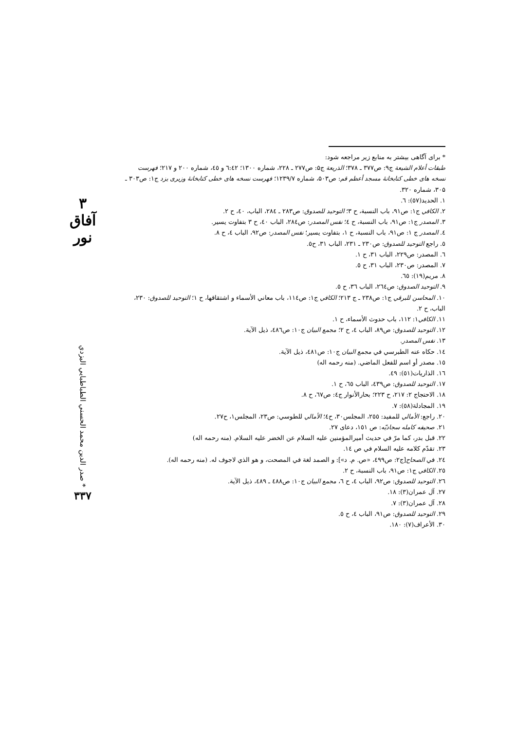۳ آفاق نور
صدر الدين محمد الحسني الطباطبايي اليزدي *
۳۳۷
* برای آگاهی بیشتر به منابع زیر مراجعه شود:
طبقات أعلام الشيعة ج۹: ص۳۷۷ ـ ۳۷۸؛ الذريعة ج۵: ص۲۷۷ ـ ۲۲۸، شماره ۱۳۰۰؛ ٦:٤٢ و ٤٥، شماره ۲۰۰ و ۲۱۷؛ فهرست نسخه های خطی کتابخانهٔ مسجد أعظم قم: ص۵۰۳، شماره ۱۲۳۹/۷؛ فهرست نسخه های خطی کتابخانهٔ وزیری یزد ج۱: ص۳۰۳ ـ ۳۰۵، شماره ۳۲۰.
۱. الحديد(٥٧): ٦.
۲. الكافي ج۱: ص۹۱، باب النسبة، ح ۳؛ التوحيد للصدوق: ص۲۸۳ ـ ۲۸٤، الباب، ٤٠، ح ۲.
۳. المصدر ج۱: ص۹۱، باب النسبة، ح ٤؛ نفس المصدر: ص۲۸٤، الباب ٤٠، ح ۳ بتفاوت يسير.
٤. المصدر ج ۱: ص۹۱، باب النسبة، ح ۱، بتفاوت يسير؛ نفس المصدر: ص۹۲، الباب ٤، ح ۸.
٥. راجع التوحيد للصدوق: ص۲۳۰ ـ ۲۳۱، الباب ۳۱، ح٥.
٦. المصدر: ص۲۲۹، الباب ۳۱، ح ۱.
۷. المصدر: ص۲۳۰، الباب ۳۱، ح ٥.
۸. مريم(۱۹): ٦٥.
۹. التوحيد الصدوق: ص٢٦٤، الباب ٣٦، ح ٥.
۱۰. المحاسن للبرقي ج۱: ص۲۳۸ ـ ج ۲۱۳؛ الكافي ج۱: ص۱۱٤، باب معاني الأسماء و اشتقاقها، ح ۱؛ التوحيد للصدوق: ۲۳۰، الباب، ح ۲.
۱۱. الكافي۱: ۱۱۲، باب حدوث الأسماء، ح ۱.
۱۲. التوحيد للصدوق: ص۸۹، الباب ٤، ح ۲؛ مجمع البيان ج۱۰: ص٤٨٦، ذيل الآية.
۱۳. نفس المصدر.
۱٤. حكاه عنه الطبرسي في مجمع البيان ج۱۰: ص٤٨١، ذيل الآية.
۱٥. مصدر أو اسم للفعل الماضي. (منه رحمه اله)
۱٦. الذاريات(٥۱): ٤۹.
۱۷. التوحيد للصدوق: ص٤٣٩، الباب ٦٥، ح ۱.
۱۸. الاحتجاج ۲: ۲۱۷، ح ۲۲۳؛ بحارالأنوار ج٤: ص٦٧، ح ۸.
۱۹. المجادلة(٥٨): ۷.
۲۰. راجع: الأمالي للمفيد: ۲٥٥، المجلس۳۰، ح٤؛ الأمالي للطوسي: ص۲۳، المجلس۱، ح۲۷.
۲۱. صحيفه كامله سجاديّه: ص ۱٥۱، دعای ۲۷.
۲۲. قبل بدر، كما مرّ في حديث أميرالمؤمنين عليه السلام عن الخضر عليه السلام. (منه رحمه اله)
۲۳. تقدّم كلامه عليه السلام في ص ۱٤.
۲٤. في الصحاح[ج۲: ص٤٩٩، «ص. م. د»]: و الصمد لغة في المصحت، و هو الذي لاجوف له. (منه رحمه اله).
۲٥. الكافي ج۱: ص۹۱، باب النسبة، ح ۲.
۲٦. التوحيد للصدوق: ص۹۲، الباب ٤، ح ٦، مجمع البيان ج۱۰: ص٤٨٨ ـ ٤٨٩، ذيل الآية.
۲۷. آل عمران(۳): ۱۸.
۲۸. آل عمران(۳): ۷.
۲۹. التوحيد للصدوق: ص۹۱، الباب ٤، ح ٥.
۳۰. الأعراف(۷): ۱۸۰.